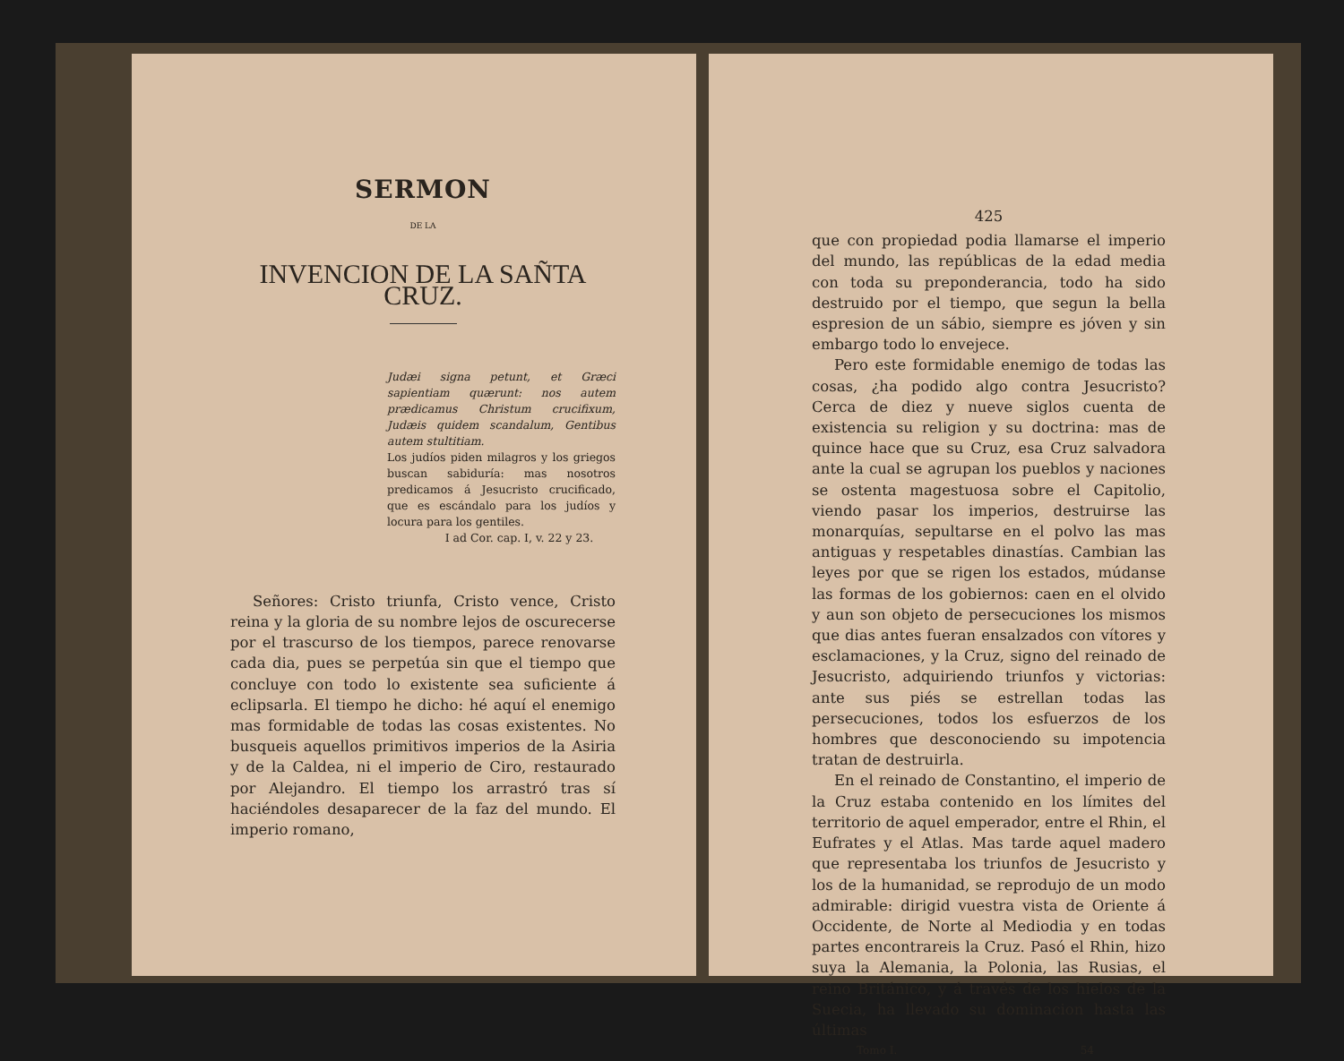SERMON
DE LA
INVENCION DE LA SAÑTA CRUZ.
Judæi signa petunt, et Græci sapientiam quærunt: nos autem prædicamus Christum crucifixum, Judæis quidem scandalum, Gentibus autem stultitiam.
Los judíos piden milagros y los griegos buscan sabiduría: mas nosotros predicamos á Jesucristo crucificado, que es escándalo para los judíos y locura para los gentiles.
I ad Cor. cap. I, v. 22 y 23.
Señores: Cristo triunfa, Cristo vence, Cristo reina y la gloria de su nombre lejos de oscurecerse por el trascurso de los tiempos, parece renovarse cada dia, pues se perpetúa sin que el tiempo que concluye con todo lo existente sea suficiente á eclipsarla. El tiempo he dicho: hé aquí el enemigo mas formidable de todas las cosas existentes. No busqueis aquellos primitivos imperios de la Asiria y de la Caldea, ni el imperio de Ciro, restaurado por Alejandro. El tiempo los arrastró tras sí haciéndoles desaparecer de la faz del mundo. El imperio romano,
425
que con propiedad podia llamarse el imperio del mundo, las repúblicas de la edad media con toda su preponderancia, todo ha sido destruido por el tiempo, que segun la bella espresion de un sábio, siempre es jóven y sin embargo todo lo envejece.
Pero este formidable enemigo de todas las cosas, ¿ha podido algo contra Jesucristo? Cerca de diez y nueve siglos cuenta de existencia su religion y su doctrina: mas de quince hace que su Cruz, esa Cruz salvadora ante la cual se agrupan los pueblos y naciones se ostenta magestuosa sobre el Capitolio, viendo pasar los imperios, destruirse las monarquías, sepultarse en el polvo las mas antiguas y respetables dinastías. Cambian las leyes por que se rigen los estados, múdanse las formas de los gobiernos: caen en el olvido y aun son objeto de persecuciones los mismos que dias antes fueran ensalzados con vítores y esclamaciones, y la Cruz, signo del reinado de Jesucristo, adquiriendo triunfos y victorias: ante sus piés se estrellan todas las persecuciones, todos los esfuerzos de los hombres que desconociendo su impotencia tratan de destruirla.
En el reinado de Constantino, el imperio de la Cruz estaba contenido en los límites del territorio de aquel emperador, entre el Rhin, el Eufrates y el Atlas. Mas tarde aquel madero que representaba los triunfos de Jesucristo y los de la humanidad, se reprodujo de un modo admirable: dirigid vuestra vista de Oriente á Occidente, de Norte al Mediodia y en todas partes encontrareis la Cruz. Pasó el Rhin, hizo suya la Alemania, la Polonia, las Rusias, el reino Británico, y á través de los hielos de la Suecia, ha llevado su dominacion hasta las últimas
Tomo I. 54